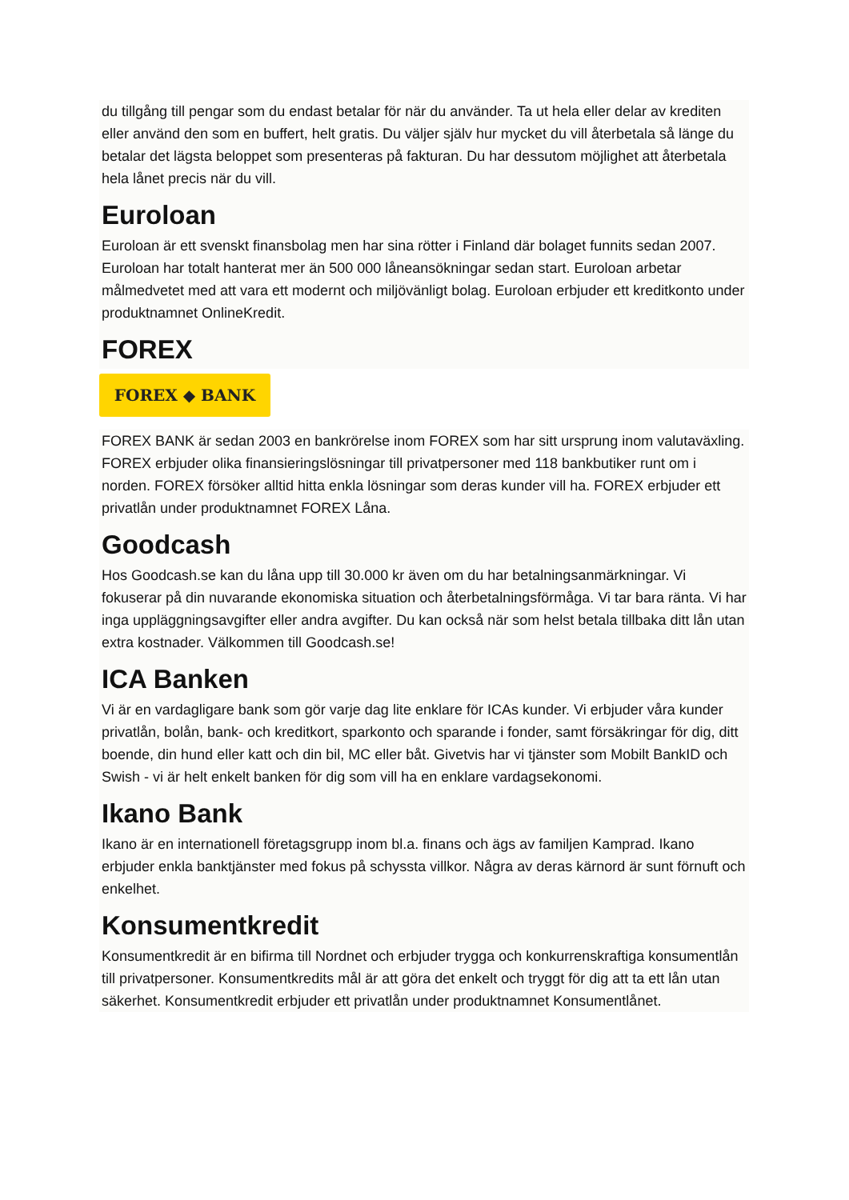du tillgång till pengar som du endast betalar för när du använder. Ta ut hela eller delar av krediten eller använd den som en buffert, helt gratis. Du väljer själv hur mycket du vill återbetala så länge du betalar det lägsta beloppet som presenteras på fakturan. Du har dessutom möjlighet att återbetala hela lånet precis när du vill.
Euroloan
Euroloan är ett svenskt finansbolag men har sina rötter i Finland där bolaget funnits sedan 2007. Euroloan har totalt hanterat mer än 500 000 låneansökningar sedan start. Euroloan arbetar målmedvetet med att vara ett modernt och miljövänligt bolag. Euroloan erbjuder ett kreditkonto under produktnamnet OnlineKredit.
FOREX
FOREX ◆ BANK
FOREX BANK är sedan 2003 en bankrörelse inom FOREX som har sitt ursprung inom valutaväxling. FOREX erbjuder olika finansieringslösningar till privatpersoner med 118 bankbutiker runt om i norden. FOREX försöker alltid hitta enkla lösningar som deras kunder vill ha. FOREX erbjuder ett privatlån under produktnamnet FOREX Låna.
Goodcash
Hos Goodcash.se kan du låna upp till 30.000 kr även om du har betalningsanmärkningar. Vi fokuserar på din nuvarande ekonomiska situation och återbetalningsförmåga. Vi tar bara ränta. Vi har inga uppläggningsavgifter eller andra avgifter. Du kan också när som helst betala tillbaka ditt lån utan extra kostnader. Välkommen till Goodcash.se!
ICA Banken
Vi är en vardagligare bank som gör varje dag lite enklare för ICAs kunder. Vi erbjuder våra kunder privatlån, bolån, bank- och kreditkort, sparkonto och sparande i fonder, samt försäkringar för dig, ditt boende, din hund eller katt och din bil, MC eller båt. Givetvis har vi tjänster som Mobilt BankID och Swish - vi är helt enkelt banken för dig som vill ha en enklare vardagsekonomi.
Ikano Bank
Ikano är en internationell företagsgrupp inom bl.a. finans och ägs av familjen Kamprad. Ikano erbjuder enkla banktjänster med fokus på schyssta villkor. Några av deras kärnord är sunt förnuft och enkelhet.
Konsumentkredit
Konsumentkredit är en bifirma till Nordnet och erbjuder trygga och konkurrenskraftiga konsumentlån till privatpersoner. Konsumentkredits mål är att göra det enkelt och tryggt för dig att ta ett lån utan säkerhet. Konsumentkredit erbjuder ett privatlån under produktnamnet Konsumentlånet.